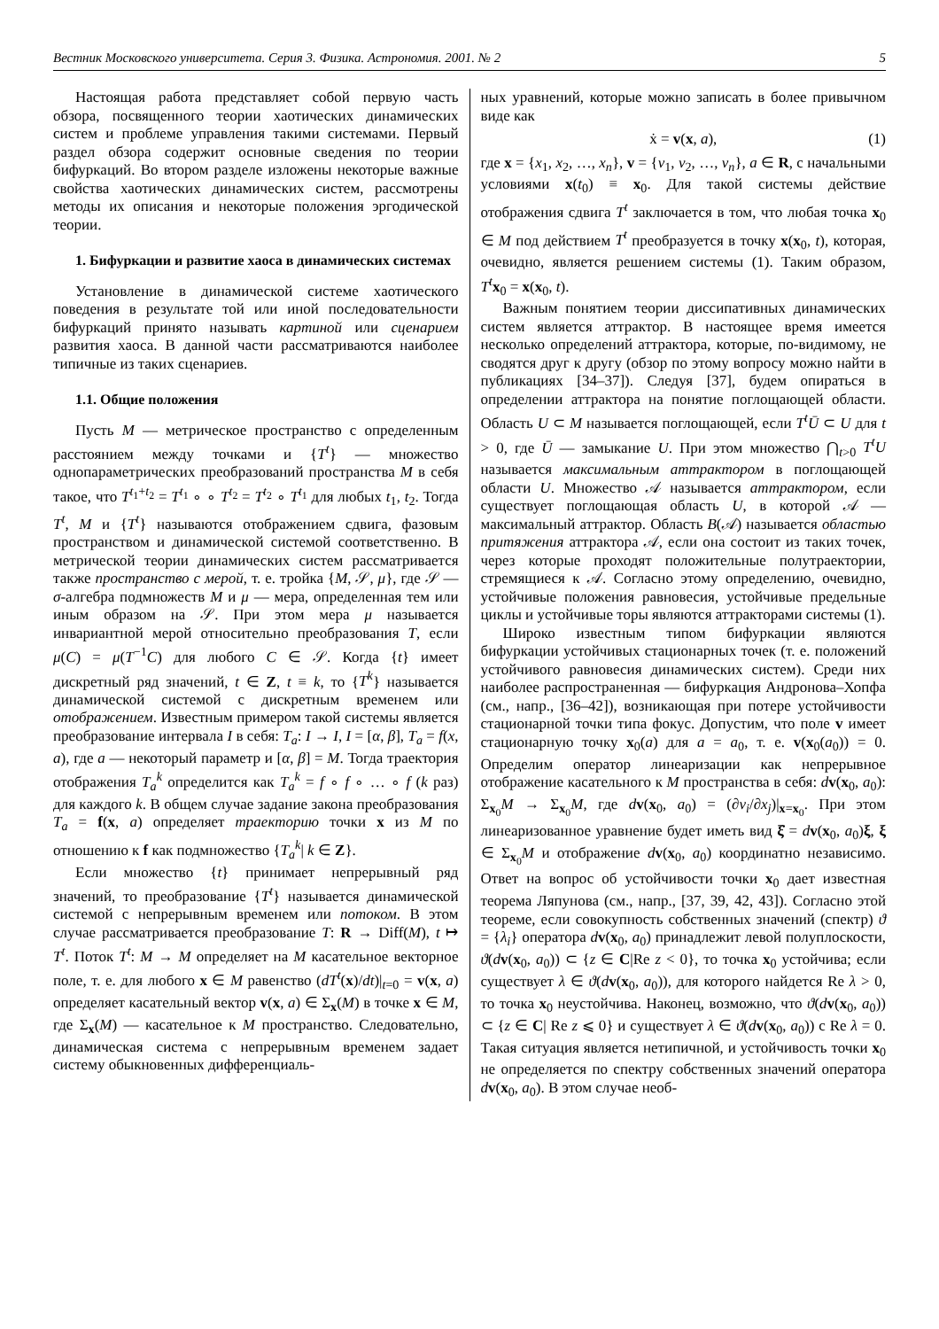Вестник Московского университета. Серия 3. Физика. Астрономия. 2001. № 2 5
Настоящая работа представляет собой первую часть обзора, посвященного теории хаотических динамических систем и проблеме управления такими системами. Первый раздел обзора содержит основные сведения по теории бифуркаций. Во втором разделе изложены некоторые важные свойства хаотических динамических систем, рассмотрены методы их описания и некоторые положения эргодической теории.
1. Бифуркации и развитие хаоса в динамических системах
Установление в динамической системе хаотического поведения в результате той или иной последовательности бифуркаций принято называть картиной или сценарием развития хаоса. В данной части рассматриваются наиболее типичные из таких сценариев.
1.1. Общие положения
Пусть M — метрическое пространство с определенным расстоянием между точками и {T<sup>t</sup>} — множество однопараметрических преобразований пространства M в себя такое, что T<sup>t<sub>1</sub>+t<sub>2</sub></sup> = T<sup>t<sub>1</sub></sup> ∘ ∘ T<sup>t<sub>2</sub></sup> = T<sup>t<sub>2</sub></sup> ∘ T<sup>t<sub>1</sub></sup> для любых t<sub>1</sub>, t<sub>2</sub>. Тогда T<sup>t</sup>, M и {T<sup>t</sup>} называются отображением сдвига, фазовым пространством и динамической системой соответственно. В метрической теории динамических систем рассматривается также пространство с мерой, т. е. тройка {M, 𝒮, μ}, где 𝒮 — σ-алгебра подмножеств M и μ — мера, определенная тем или иным образом на 𝒮. При этом мера μ называется инвариантной мерой относительно преобразования T, если μ(C) = μ(T<sup>−1</sup>C) для любого C ∈ 𝒮. Когда {t} имеет дискретный ряд значений, t ∈ Z, t ≡ k, то {T<sup>k</sup>} называется динамической системой с дискретным временем или отображением. Известным примером такой системы является преобразование интервала I в себя: T<sub>a</sub>: I → I, I = [α, β], T<sub>a</sub> = f(x, a), где a — некоторый параметр и [α, β] = M. Тогда траектория отображения T<sub>a</sub><sup>k</sup> определится как T<sub>a</sub><sup>k</sup> = f ∘ f ∘ … ∘ f (k раз) для каждого k. В общем случае задание закона преобразования T<sub>a</sub> = f(x, a) определяет траекторию точки x из M по отношению к f как подмножество {T<sub>a</sub><sup>k</sup>| k ∈ Z}.
Если множество {t} принимает непрерывный ряд значений, то преобразование {T<sup>t</sup>} называется динамической системой с непрерывным временем или потоком. В этом случае рассматривается преобразование T: R → Diff(M), t ↦ T<sup>t</sup>. Поток T<sup>t</sup>: M → M определяет на M касательное векторное поле, т. е. для любого x ∈ M равенство (dT<sup>t</sup>(x)/dt)|<sub>t=0</sub> = v(x, a) определяет касательный вектор v(x, a) ∈ Σ<sub>x</sub>(M) в точке x ∈ M, где Σ<sub>x</sub>(M) — касательное к M пространство. Следовательно, динамическая система с непрерывным временем задает систему обыкновенных дифференциаль-
ных уравнений, которые можно записать в более привычном виде как
ẋ = v(x, a), (1)
где x = {x<sub>1</sub>, x<sub>2</sub>, …, x<sub>n</sub>}, v = {v<sub>1</sub>, v<sub>2</sub>, …, v<sub>n</sub>}, a ∈ R, с начальными условиями x(t<sub>0</sub>) ≡ x<sub>0</sub>. Для такой системы действие отображения сдвига T<sup>t</sup> заключается в том, что любая точка x<sub>0</sub> ∈ M под действием T<sup>t</sup> преобразуется в точку x(x<sub>0</sub>, t), которая, очевидно, является решением системы (1). Таким образом, T<sup>t</sup> x<sub>0</sub> = x(x<sub>0</sub>, t).
Важным понятием теории диссипативных динамических систем является аттрактор. В настоящее время имеется несколько определений аттрактора, которые, по-видимому, не сводятся друг к другу (обзор по этому вопросу можно найти в публикациях [34–37]). Следуя [37], будем опираться в определении аттрактора на понятие поглощающей области. Область U ⊂ M называется поглощающей, если T<sup>t</sup>Ū ⊂ U для t > 0, где Ū — замыкание U. При этом множество ⋂<sub>t>0</sub> T<sup>t</sup>U называется максимальным аттрактором в поглощающей области U. Множество 𝒜 называется аттрактором, если существует поглощающая область U, в которой 𝒜 — максимальный аттрактор. Область B(𝒜) называется областью притяжения аттрактора 𝒜, если она состоит из таких точек, через которые проходят положительные полутраектории, стремящиеся к 𝒜. Согласно этому определению, очевидно, устойчивые положения равновесия, устойчивые предельные циклы и устойчивые торы являются аттракторами системы (1).
Широко известным типом бифуркации являются бифуркации устойчивых стационарных точек (т. е. положений устойчивого равновесия динамических систем). Среди них наиболее распространенная — бифуркация Андронова–Хопфа (см., напр., [36–42]), возникающая при потере устойчивости стационарной точки типа фокус. Допустим, что поле v имеет стационарную точку x<sub>0</sub>(a) для a = a<sub>0</sub>, т. е. v(x<sub>0</sub>(a<sub>0</sub>)) = 0. Определим оператор линеаризации как непрерывное отображение касательного к M пространства в себя: dv(x<sub>0</sub>, a<sub>0</sub>): Σ<sub>x<sub>0</sub></sub>M → Σ<sub>x<sub>0</sub></sub>M, где dv(x<sub>0</sub>, a<sub>0</sub>) = (∂v<sub>i</sub>/∂x<sub>j</sub>)|<sub>x=x<sub>0</sub></sub>. При этом линеаризованное уравнение будет иметь вид ξ̇ = dv(x<sub>0</sub>, a<sub>0</sub>)ξ, ξ ∈ Σ<sub>x<sub>0</sub></sub>M и отображение dv(x<sub>0</sub>, a<sub>0</sub>) координатно независимо. Ответ на вопрос об устойчивости точки x<sub>0</sub> дает известная теорема Ляпунова (см., напр., [37, 39, 42, 43]). Согласно этой теореме, если совокупность собственных значений (спектр) ϑ = {λ<sub>i</sub>} оператора dv(x<sub>0</sub>, a<sub>0</sub>) принадлежит левой полуплоскости, ϑ(dv(x<sub>0</sub>, a<sub>0</sub>)) ⊂ {z ∈ C|Re z < 0}, то точка x<sub>0</sub> устойчива; если существует λ ∈ ϑ(dv(x<sub>0</sub>, a<sub>0</sub>)), для которого найдется Re λ > 0, то точка x<sub>0</sub> неустойчива. Наконец, возможно, что ϑ(dv(x<sub>0</sub>, a<sub>0</sub>)) ⊂ {z ∈ C| Re z ⩽ 0} и существует λ ∈ ϑ(dv(x<sub>0</sub>, a<sub>0</sub>)) с Re λ = 0. Такая ситуация является нетипичной, и устойчивость точки x<sub>0</sub> не определяется по спектру собственных значений оператора dv(x<sub>0</sub>, a<sub>0</sub>). В этом случае необ-